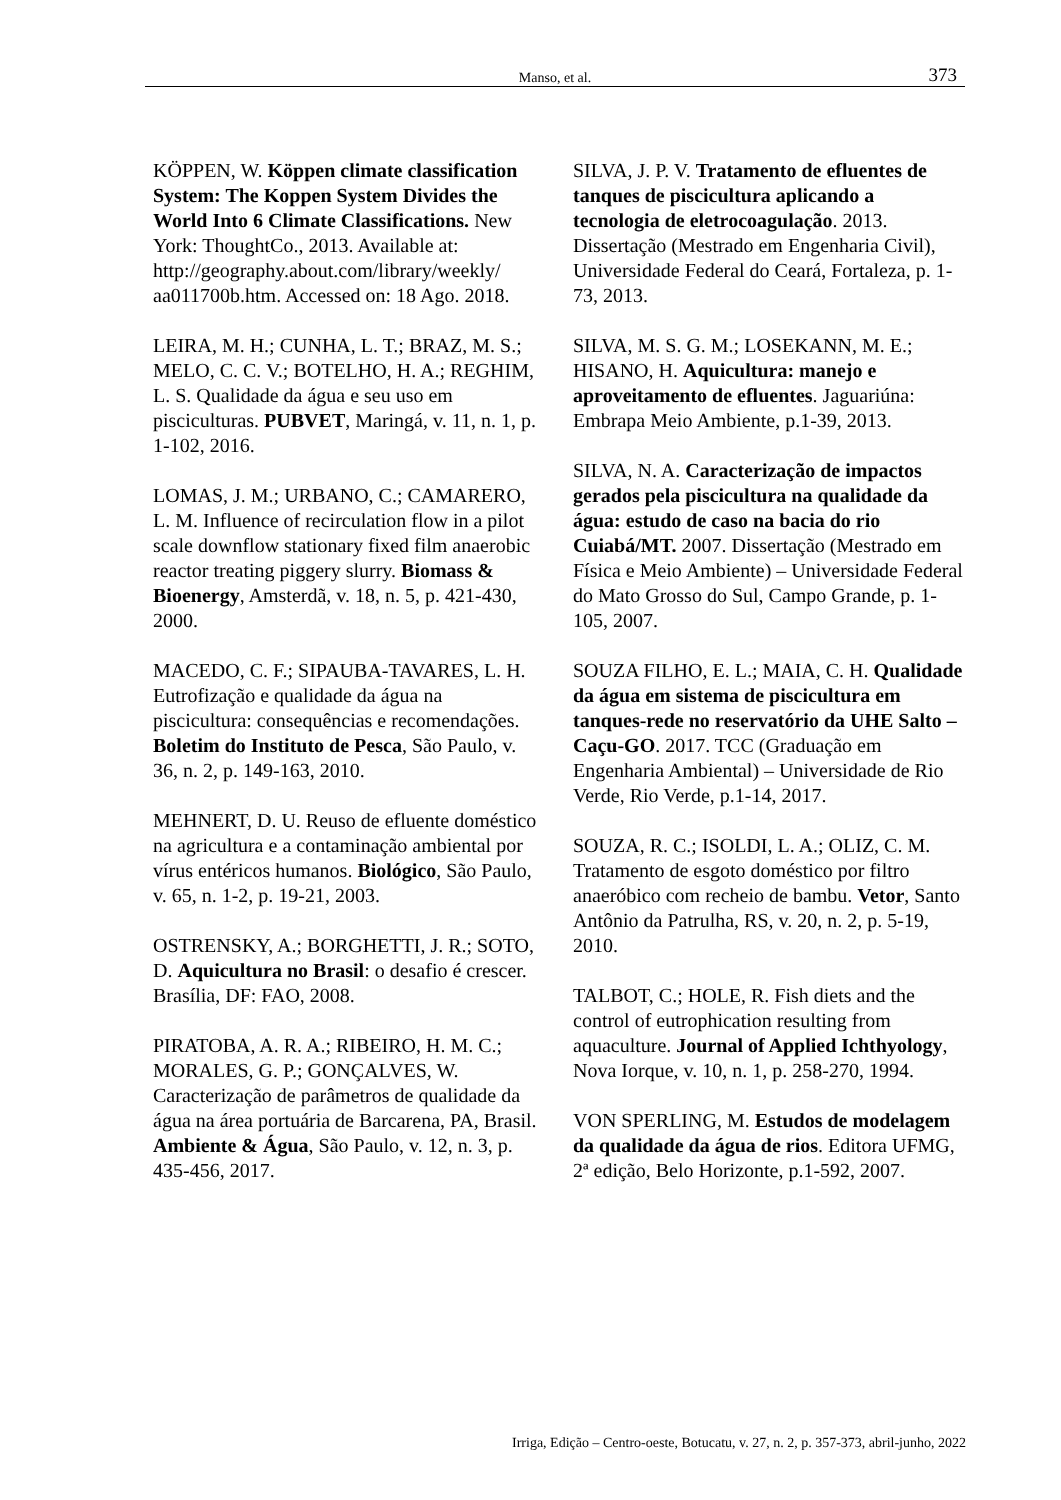Manso, et al. 373
KÖPPEN, W. Köppen climate classification System: The Koppen System Divides the World Into 6 Climate Classifications. New York: ThoughtCo., 2013. Available at: http://geography.about.com/library/weekly/ aa011700b.htm. Accessed on: 18 Ago. 2018.
LEIRA, M. H.; CUNHA, L. T.; BRAZ, M. S.; MELO, C. C. V.; BOTELHO, H. A.; REGHIM, L. S. Qualidade da água e seu uso em pisciculturas. PUBVET, Maringá, v. 11, n. 1, p. 1-102, 2016.
LOMAS, J. M.; URBANO, C.; CAMARERO, L. M. Influence of recirculation flow in a pilot scale downflow stationary fixed film anaerobic reactor treating piggery slurry. Biomass & Bioenergy, Amsterdã, v. 18, n. 5, p. 421-430, 2000.
MACEDO, C. F.; SIPAUBA-TAVARES, L. H. Eutrofização e qualidade da água na piscicultura: consequências e recomendações. Boletim do Instituto de Pesca, São Paulo, v. 36, n. 2, p. 149-163, 2010.
MEHNERT, D. U. Reuso de efluente doméstico na agricultura e a contaminação ambiental por vírus entéricos humanos. Biológico, São Paulo, v. 65, n. 1-2, p. 19-21, 2003.
OSTRENSKY, A.; BORGHETTI, J. R.; SOTO, D. Aquicultura no Brasil: o desafio é crescer. Brasília, DF: FAO, 2008.
PIRATOBA, A. R. A.; RIBEIRO, H. M. C.; MORALES, G. P.; GONÇALVES, W. Caracterização de parâmetros de qualidade da água na área portuária de Barcarena, PA, Brasil. Ambiente & Água, São Paulo, v. 12, n. 3, p. 435-456, 2017.
SILVA, J. P. V. Tratamento de efluentes de tanques de piscicultura aplicando a tecnologia de eletrocoagulação. 2013. Dissertação (Mestrado em Engenharia Civil), Universidade Federal do Ceará, Fortaleza, p. 1-73, 2013.
SILVA, M. S. G. M.; LOSEKANN, M. E.; HISANO, H. Aquicultura: manejo e aproveitamento de efluentes. Jaguariúna: Embrapa Meio Ambiente, p.1-39, 2013.
SILVA, N. A. Caracterização de impactos gerados pela piscicultura na qualidade da água: estudo de caso na bacia do rio Cuiabá/MT. 2007. Dissertação (Mestrado em Física e Meio Ambiente) – Universidade Federal do Mato Grosso do Sul, Campo Grande, p. 1-105, 2007.
SOUZA FILHO, E. L.; MAIA, C. H. Qualidade da água em sistema de piscicultura em tanques-rede no reservatório da UHE Salto – Caçu-GO. 2017. TCC (Graduação em Engenharia Ambiental) – Universidade de Rio Verde, Rio Verde, p.1-14, 2017.
SOUZA, R. C.; ISOLDI, L. A.; OLIZ, C. M. Tratamento de esgoto doméstico por filtro anaeróbico com recheio de bambu. Vetor, Santo Antônio da Patrulha, RS, v. 20, n. 2, p. 5-19, 2010.
TALBOT, C.; HOLE, R. Fish diets and the control of eutrophication resulting from aquaculture. Journal of Applied Ichthyology, Nova Iorque, v. 10, n. 1, p. 258-270, 1994.
VON SPERLING, M. Estudos de modelagem da qualidade da água de rios. Editora UFMG, 2ª edição, Belo Horizonte, p.1-592, 2007.
Irriga, Edição – Centro-oeste, Botucatu, v. 27, n. 2, p. 357-373, abril-junho, 2022